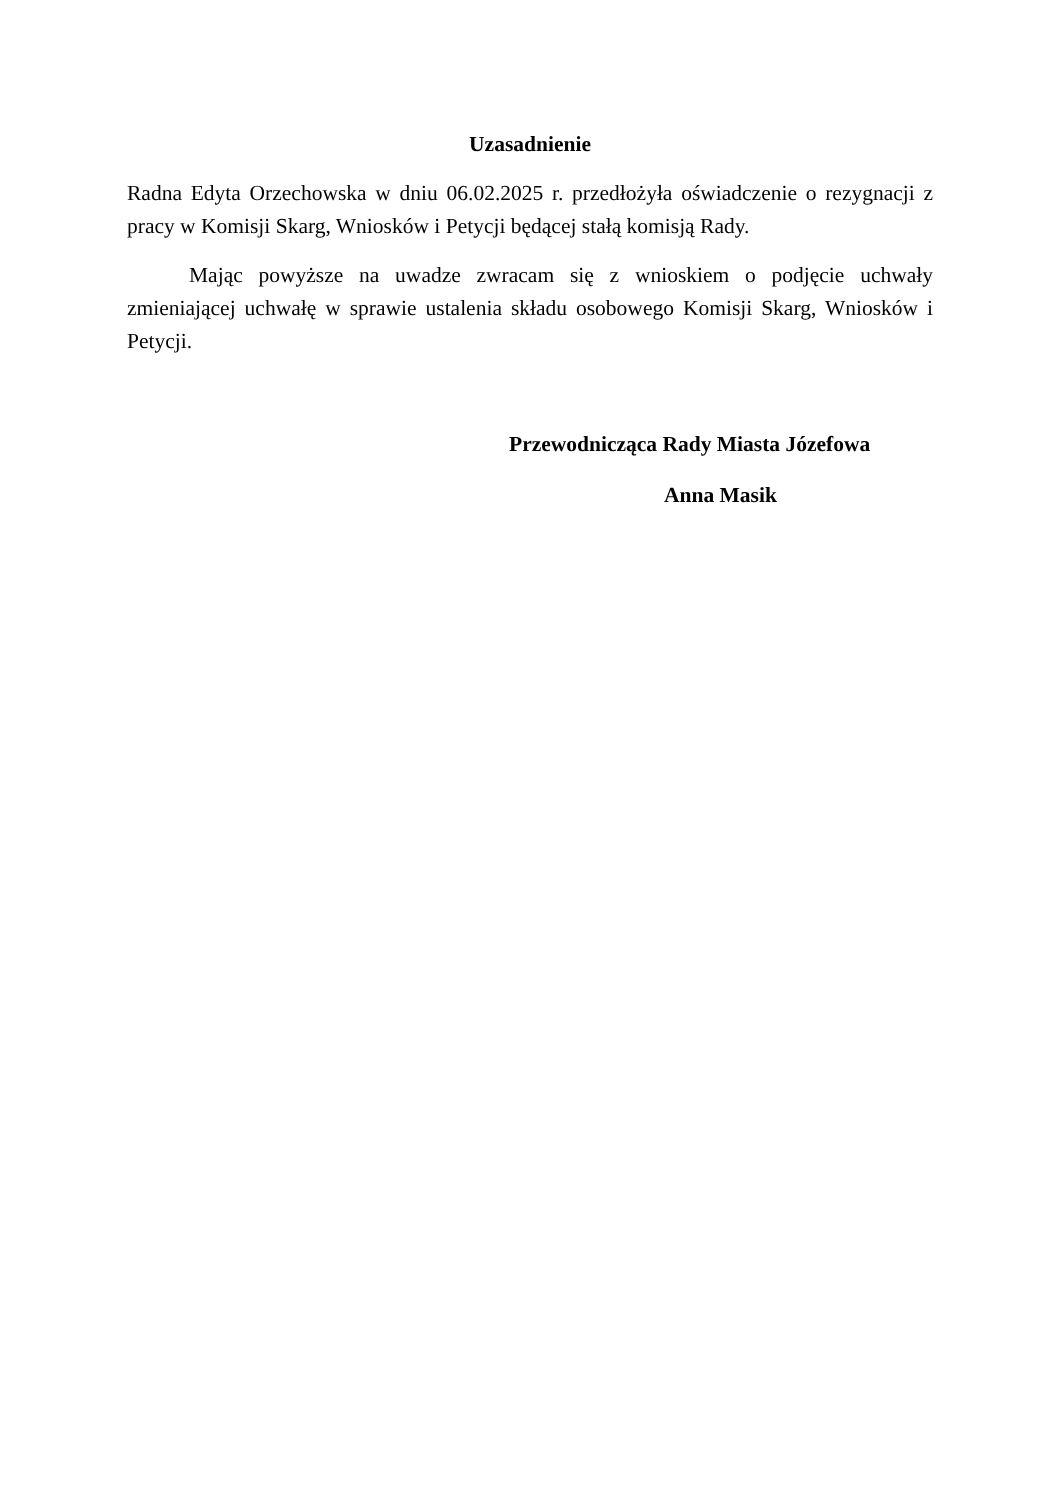Uzasadnienie
Radna Edyta Orzechowska w dniu 06.02.2025 r. przedłożyła oświadczenie o rezygnacji z pracy w Komisji Skarg, Wniosków i Petycji będącej stałą komisją Rady.
Mając powyższe na uwadze zwracam się z wnioskiem o podjęcie uchwały zmieniającej uchwałę w sprawie ustalenia składu osobowego Komisji Skarg, Wniosków i Petycji.
Przewodnicząca Rady Miasta Józefowa
Anna Masik